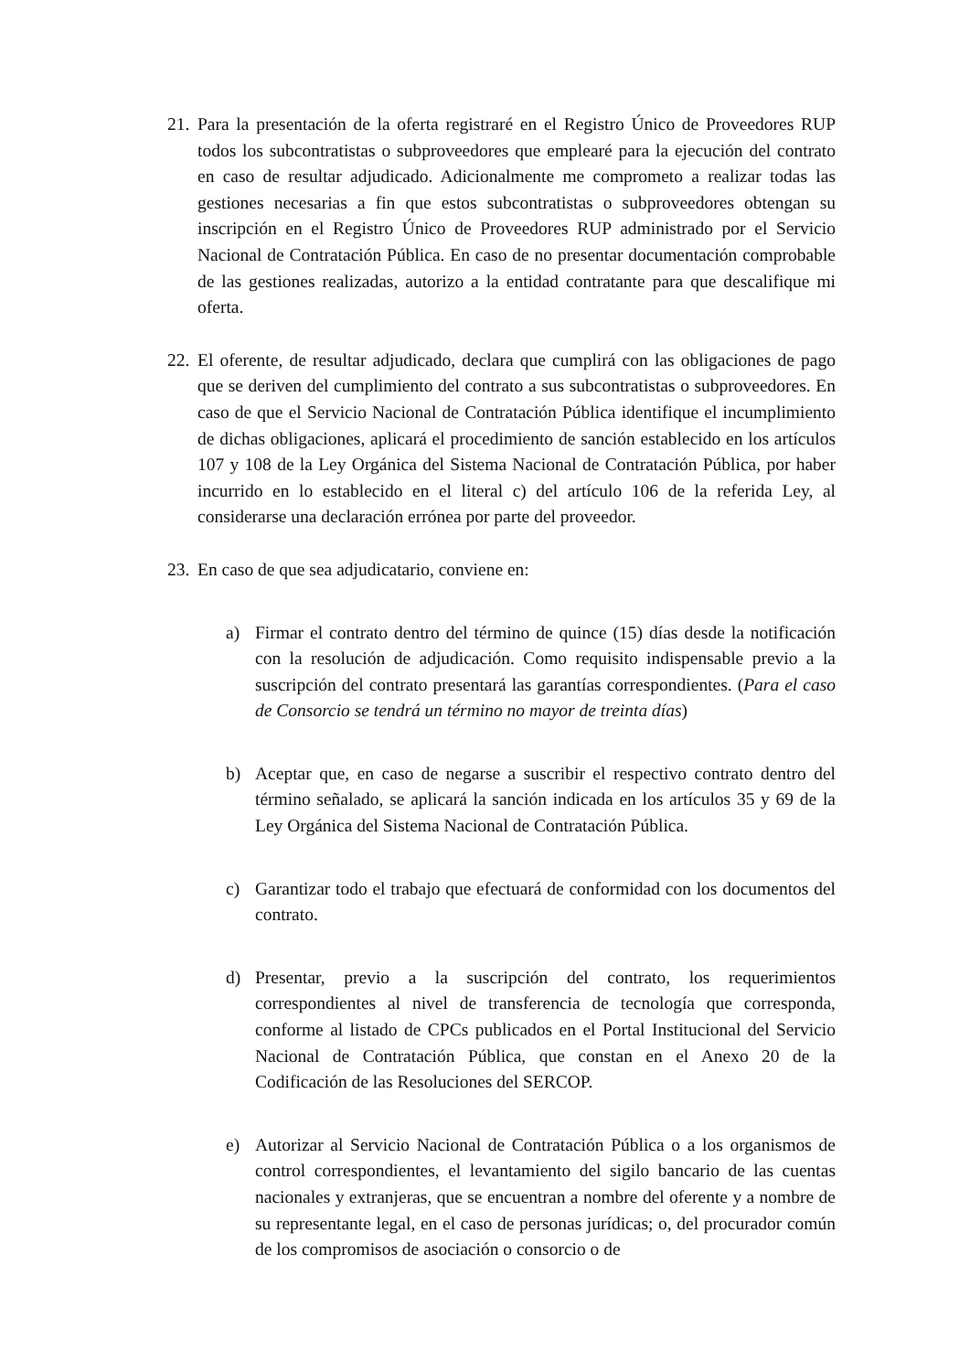21.
Para la presentación de la oferta registraré en el Registro Único de Proveedores RUP todos los subcontratistas o subproveedores que emplearé para la ejecución del contrato en caso de resultar adjudicado. Adicionalmente me comprometo a realizar todas las gestiones necesarias a fin que estos subcontratistas o subproveedores obtengan su inscripción en el Registro Único de Proveedores RUP administrado por el Servicio Nacional de Contratación Pública. En caso de no presentar documentación comprobable de las gestiones realizadas, autorizo a la entidad contratante para que descalifique mi oferta.
22.
El oferente, de resultar adjudicado, declara que cumplirá con las obligaciones de pago que se deriven del cumplimiento del contrato a sus subcontratistas o subproveedores. En caso de que el Servicio Nacional de Contratación Pública identifique el incumplimiento de dichas obligaciones, aplicará el procedimiento de sanción establecido en los artículos 107 y 108 de la Ley Orgánica del Sistema Nacional de Contratación Pública, por haber incurrido en lo establecido en el literal c) del artículo 106 de la referida Ley, al considerarse una declaración errónea por parte del proveedor.
23.
En caso de que sea adjudicatario, conviene en:
a) Firmar el contrato dentro del término de quince (15) días desde la notificación con la resolución de adjudicación. Como requisito indispensable previo a la suscripción del contrato presentará las garantías correspondientes. (Para el caso de Consorcio se tendrá un término no mayor de treinta días)
b) Aceptar que, en caso de negarse a suscribir el respectivo contrato dentro del término señalado, se aplicará la sanción indicada en los artículos 35 y 69 de la Ley Orgánica del Sistema Nacional de Contratación Pública.
c) Garantizar todo el trabajo que efectuará de conformidad con los documentos del contrato.
d) Presentar, previo a la suscripción del contrato, los requerimientos correspondientes al nivel de transferencia de tecnología que corresponda, conforme al listado de CPCs publicados en el Portal Institucional del Servicio Nacional de Contratación Pública, que constan en el Anexo 20 de la Codificación de las Resoluciones del SERCOP.
e) Autorizar al Servicio Nacional de Contratación Pública o a los organismos de control correspondientes, el levantamiento del sigilo bancario de las cuentas nacionales y extranjeras, que se encuentran a nombre del oferente y a nombre de su representante legal, en el caso de personas jurídicas; o, del procurador común de los compromisos de asociación o consorcio o de